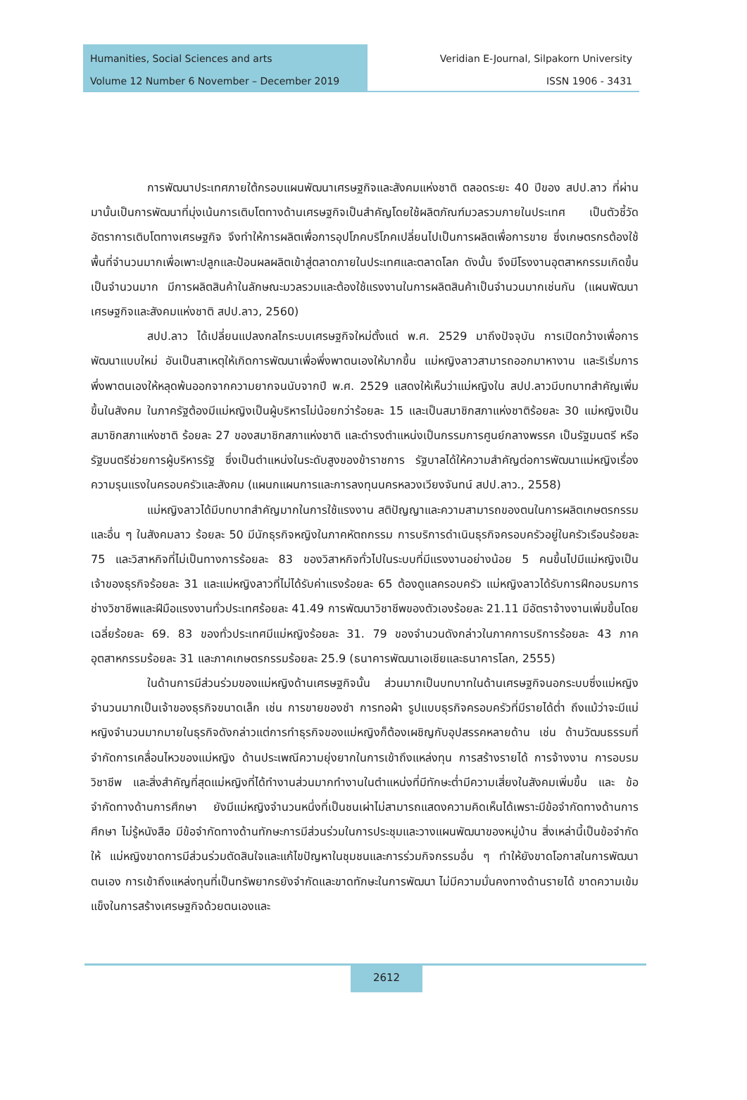Humanities, Social Sciences and arts
Volume 12 Number 6 November – December 2019
Veridian E-Journal, Silpakorn University
ISSN 1906 - 3431
การพัฒนาประเทศภายใต้กรอบแผนพัฒนาเศรษฐกิจและสังคมแห่งชาติ ตลอดระยะ 40 ปีของ สปป.ลาว ที่ผ่านมานั้นเป็นการพัฒนาที่มุ่งเน้นการเติบโตทางด้านเศรษฐกิจเป็นสำคัญโดยใช้ผลิตภัณฑ์มวลรวมภายในประเทศ เป็นตัวชี้วัดอัตราการเติบโตทางเศรษฐกิจ จึงทำให้การผลิตเพื่อการอุปโภคบริโภคเปลี่ยนไปเป็นการผลิตเพื่อการขาย ซึ่งเกษตรกรต้องใช้พื้นที่จำนวนมากเพื่อเพาะปลูกและป้อนผลผลิตเข้าสู่ตลาดภายในประเทศและตลาดโลก ดังนั้น จึงมีโรงงานอุตสาหกรรมเกิดขึ้นเป็นจำนวนมาก มีการผลิตสินค้าในลักษณะมวลรวมและต้องใช้แรงงานในการผลิตสินค้าเป็นจำนวนมากเช่นกัน (แผนพัฒนาเศรษฐกิจและสังคมแห่งชาติ สปป.ลาว, 2560)
สปป.ลาว ได้เปลี่ยนแปลงกลไกระบบเศรษฐกิจใหม่ตั้งแต่ พ.ศ. 2529 มาถึงปัจจุบัน การเปิดกว้างเพื่อการพัฒนาแบบใหม่ อันเป็นสาเหตุให้เกิดการพัฒนาเพื่อพึ่งพาตนเองให้มากขึ้น แม่หญิงลาวสามารถออกมาหางาน และริเริ่มการพึ่งพาตนเองให้หลุดพ้นออกจากความยากจนนับจากปี พ.ศ. 2529 แสดงให้เห็นว่าแม่หญิงใน สปป.ลาวมีบทบาทสำคัญเพิ่มขึ้นในสังคม ในภาครัฐต้องมีแม่หญิงเป็นผู้บริหารไม่น้อยกว่าร้อยละ 15 และเป็นสมาชิกสภาแห่งชาติร้อยละ 30 แม่หญิงเป็นสมาชิกสภาแห่งชาติ ร้อยละ 27 ของสมาชิกสภาแห่งชาติ และดำรงตำแหน่งเป็นกรรมการศูนย์กลางพรรค เป็นรัฐมนตรี หรือรัฐมนตรีช่วยการผู้บริหารรัฐ ซึ่งเป็นตำแหน่งในระดับสูงของข้าราชการ รัฐบาลได้ให้ความสำคัญต่อการพัฒนาแม่หญิงเรื่องความรุนแรงในครอบครัวและสังคม (แผนกแผนการและการลงทุนนครหลวงเวียงจันทน์ สปป.ลาว., 2558)
แม่หญิงลาวได้มีบทบาทสำคัญมากในการใช้แรงงาน สติปัญญาและความสามารถของตนในการผลิตเกษตรกรรมและอื่น ๆ ในสังคมลาว ร้อยละ 50 มีนักธุรกิจหญิงในภาคหัตถกรรม การบริการดำเนินธุรกิจครอบครัวอยู่ในครัวเรือนร้อยละ 75 และวิสาหกิจที่ไม่เป็นทางการร้อยละ 83 ของวิสาหกิจทั่วไปในระบบที่มีแรงงานอย่างน้อย 5 คนขึ้นไปมีแม่หญิงเป็นเจ้าของธุรกิจร้อยละ 31 และแม่หญิงลาวที่ไม่ได้รับค่าแรงร้อยละ 65 ต้องดูแลครอบครัว แม่หญิงลาวได้รับการฝึกอบรมการช่างวิชาชีพและฝีมือแรงงานทั่วประเทศร้อยละ 41.49 การพัฒนาวิชาชีพของตัวเองร้อยละ 21.11 มีอัตราจ้างงานเพิ่มขึ้นโดยเฉลี่ยร้อยละ 69. 83 ของทั่วประเทศมีแม่หญิงร้อยละ 31. 79 ของจำนวนดังกล่าวในภาคการบริการร้อยละ 43 ภาคอุตสาหกรรมร้อยละ 31 และภาคเกษตรกรรมร้อยละ 25.9 (ธนาคารพัฒนาเอเชียและธนาคารโลก, 2555)
ในด้านการมีส่วนร่วมของแม่หญิงด้านเศรษฐกิจนั้น ส่วนมากเป็นบทบาทในด้านเศรษฐกิจนอกระบบซึ่งแม่หญิงจำนวนมากเป็นเจ้าของธุรกิจขนาดเล็ก เช่น การขายของชำ การทอผ้า รูปแบบธุรกิจครอบครัวที่มีรายได้ต่ำ ถึงแม้ว่าจะมีแม่หญิงจำนวนมากมายในธุรกิจดังกล่าวแต่การทำธุรกิจของแม่หญิงก็ต้องเผชิญกับอุปสรรคหลายด้าน เช่น ด้านวัฒนธรรมที่จำกัดการเคลื่อนไหวของแม่หญิง ด้านประเพณีความยุ่งยากในการเข้าถึงแหล่งทุน การสร้างรายได้ การจ้างงาน การอบรมวิชาชีพ และสิ่งสำคัญที่สุดแม่หญิงที่ได้ทำงานส่วนมากทำงานในตำแหน่งที่มีทักษะต่ำมีความเสี่ยงในสังคมเพิ่มขึ้น และ ข้อจำกัดทางด้านการศึกษา ยังมีแม่หญิงจำนวนหนึ่งที่เป็นชนเผ่าไม่สามารถแสดงความคิดเห็นได้เพราะมีข้อจำกัดทางด้านการศึกษา ไม่รู้หนังสือ มีข้อจำกัดทางด้านทักษะการมีส่วนร่วมในการประชุมและวางแผนพัฒนาของหมู่บ้าน สิ่งเหล่านี้เป็นข้อจำกัดให้ แม่หญิงขาดการมีส่วนร่วมตัดสินใจและแก้ไขปัญหาในชุมชนและการร่วมกิจกรรมอื่น ๆ ทำให้ยังขาดโอกาสในการพัฒนาตนเอง การเข้าถึงแหล่งทุนที่เป็นทรัพยากรยังจำกัดและขาดทักษะในการพัฒนา ไม่มีความมั่นคงทางด้านรายได้ ขาดความเข้มแข็งในการสร้างเศรษฐกิจด้วยตนเองและ
2612